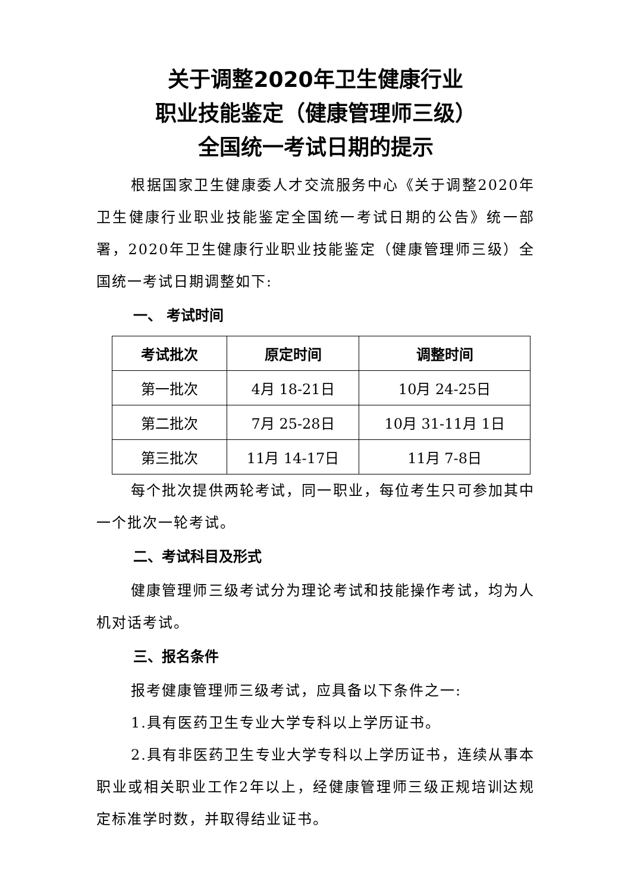关于调整2020年卫生健康行业
职业技能鉴定（健康管理师三级）
全国统一考试日期的提示
根据国家卫生健康委人才交流服务中心《关于调整2020年卫生健康行业职业技能鉴定全国统一考试日期的公告》统一部署，2020年卫生健康行业职业技能鉴定（健康管理师三级）全国统一考试日期调整如下:
一、 考试时间
| 考试批次 | 原定时间 | 调整时间 |
| --- | --- | --- |
| 第一批次 | 4月 18-21日 | 10月 24-25日 |
| 第二批次 | 7月 25-28日 | 10月 31-11月 1日 |
| 第三批次 | 11月 14-17日 | 11月 7-8日 |
每个批次提供两轮考试，同一职业，每位考生只可参加其中一个批次一轮考试。
二、考试科目及形式
健康管理师三级考试分为理论考试和技能操作考试，均为人机对话考试。
三、报名条件
报考健康管理师三级考试，应具备以下条件之一:
1.具有医药卫生专业大学专科以上学历证书。
2.具有非医药卫生专业大学专科以上学历证书，连续从事本职业或相关职业工作2年以上，经健康管理师三级正规培训达规定标准学时数，并取得结业证书。